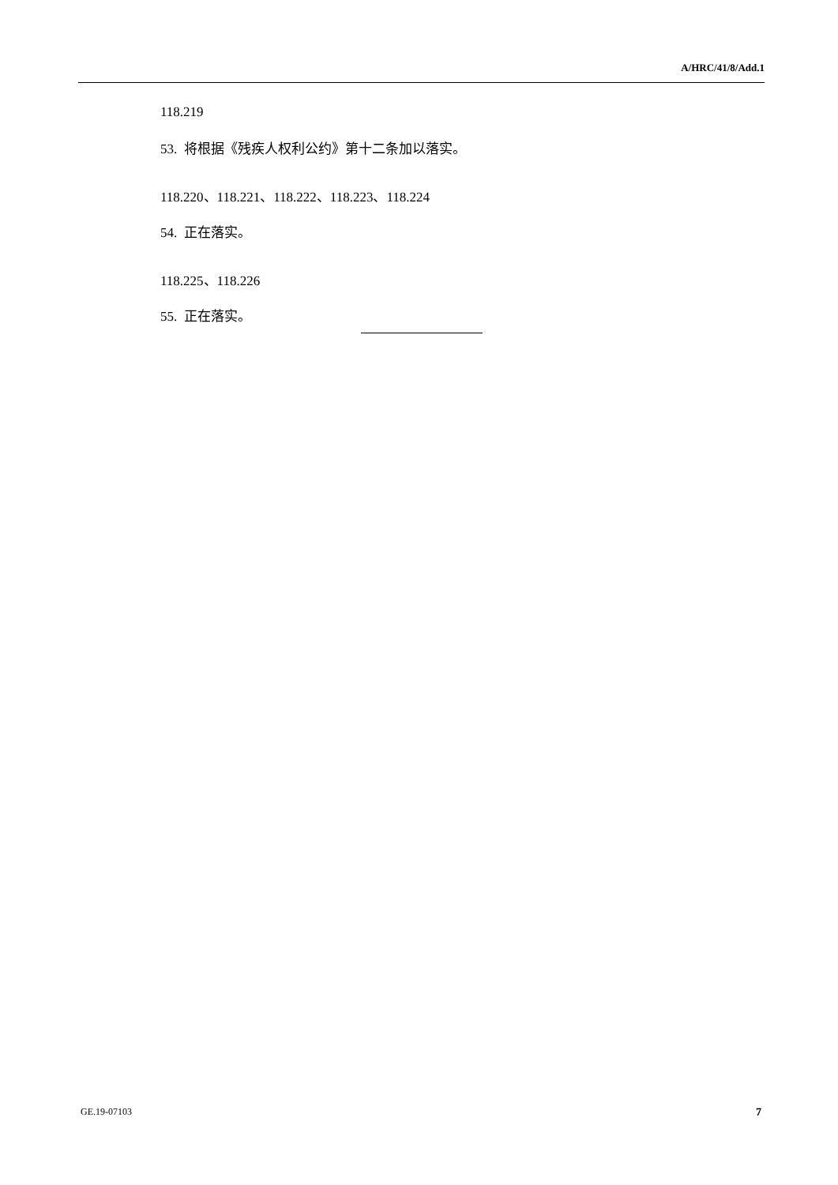A/HRC/41/8/Add.1
118.219
53. 将根据《残疾人权利公约》第十二条加以落实。
118.220、118.221、118.222、118.223、118.224
54. 正在落实。
118.225、118.226
55. 正在落实。
GE.19-07103 7